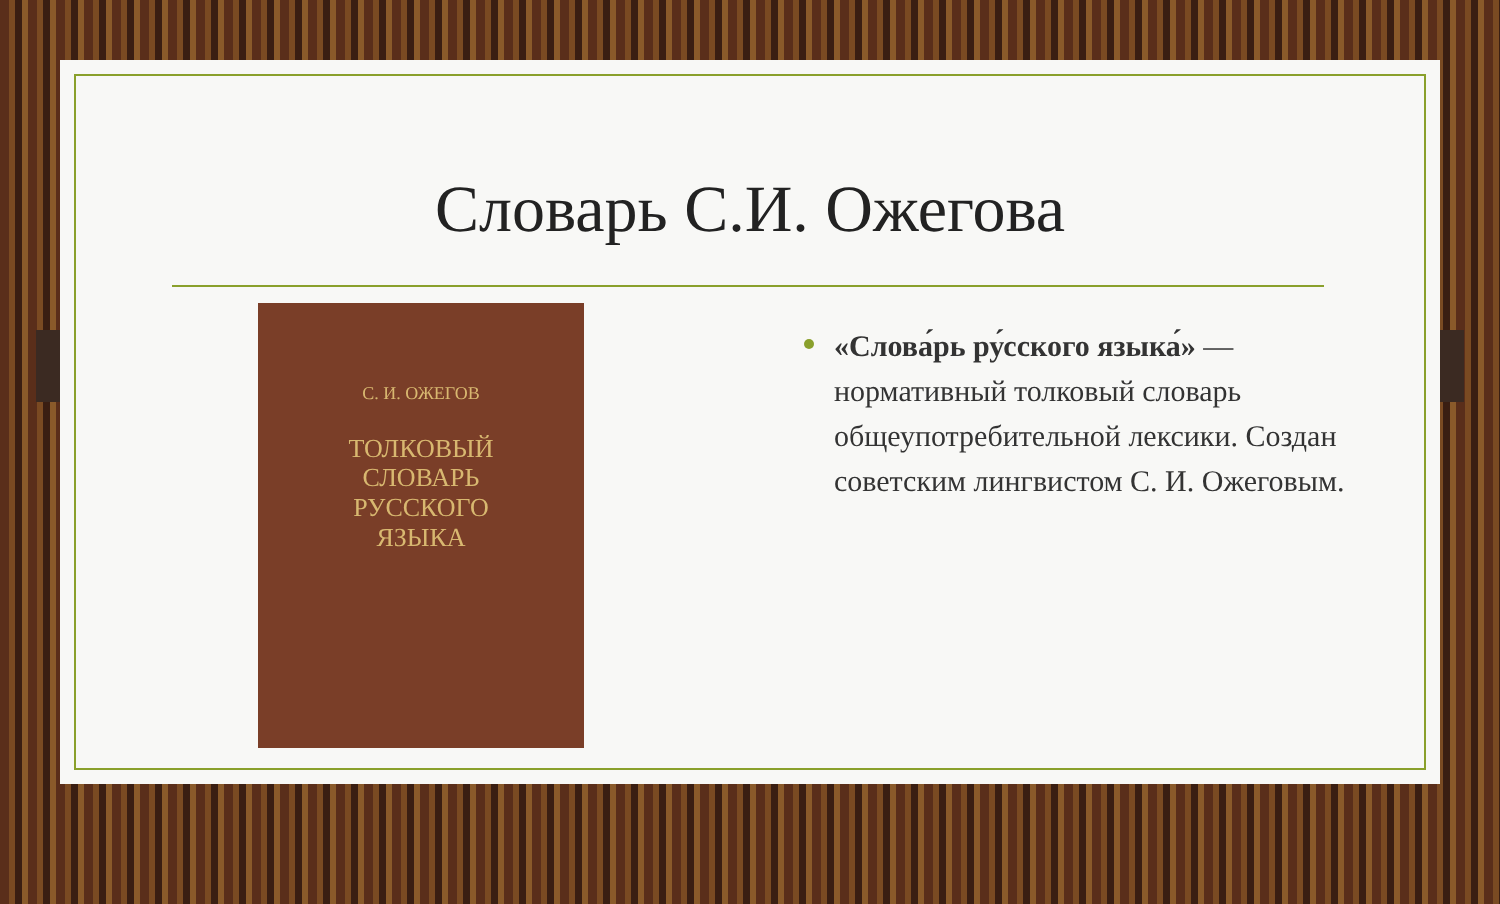Словарь С.И. Ожегова
С. И. ОЖЕГОВ
ТОЛКОВЫЙ
СЛОВАРЬ
РУССКОГО
ЯЗЫКА
«Слова́рь ру́сского языка́» — нормативный толковый словарь общеупотребительной лексики. Создан советским лингвистом С. И. Ожеговым.